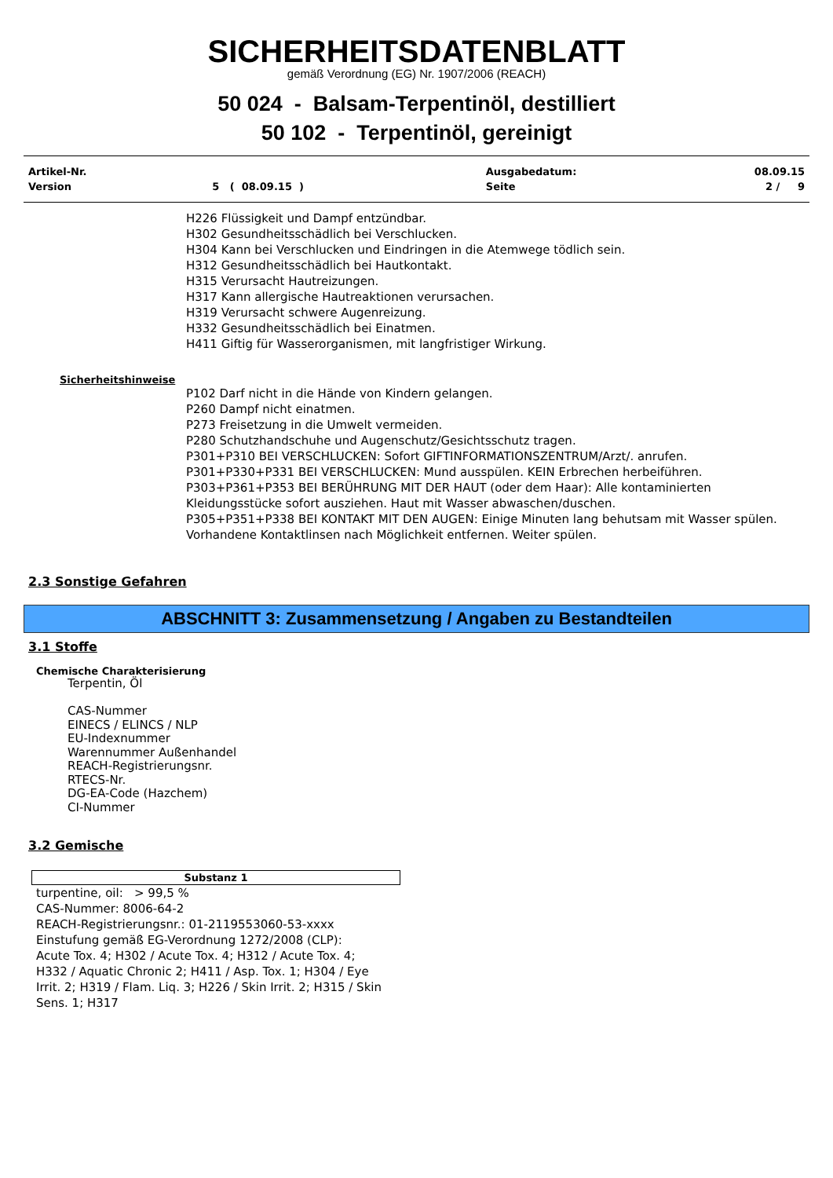SICHERHEITSDATENBLATT
gemäß Verordnung (EG) Nr. 1907/2006 (REACH)
50 024 - Balsam-Terpentinöl, destilliert
50 102 - Terpentinöl, gereinigt
| Artikel-Nr. | | Ausgabedatum: | 08.09.15 |
| Version | 5 ( 08.09.15 ) | Seite | 2 / 9 |
H226 Flüssigkeit und Dampf entzündbar.
H302 Gesundheitsschädlich bei Verschlucken.
H304 Kann bei Verschlucken und Eindringen in die Atemwege tödlich sein.
H312 Gesundheitsschädlich bei Hautkontakt.
H315 Verursacht Hautreizungen.
H317 Kann allergische Hautreaktionen verursachen.
H319 Verursacht schwere Augenreizung.
H332 Gesundheitsschädlich bei Einatmen.
H411 Giftig für Wasserorganismen, mit langfristiger Wirkung.
Sicherheitshinweise
P102 Darf nicht in die Hände von Kindern gelangen.
P260 Dampf nicht einatmen.
P273 Freisetzung in die Umwelt vermeiden.
P280 Schutzhandschuhe und Augenschutz/Gesichtsschutz tragen.
P301+P310 BEI VERSCHLUCKEN: Sofort GIFTINFORMATIONSZENTRUM/Arzt/. anrufen.
P301+P330+P331 BEI VERSCHLUCKEN: Mund ausspülen. KEIN Erbrechen herbeiführen.
P303+P361+P353 BEI BERÜHRUNG MIT DER HAUT (oder dem Haar): Alle kontaminierten Kleidungsstücke sofort ausziehen. Haut mit Wasser abwaschen/duschen.
P305+P351+P338 BEI KONTAKT MIT DEN AUGEN: Einige Minuten lang behutsam mit Wasser spülen. Vorhandene Kontaktlinsen nach Möglichkeit entfernen. Weiter spülen.
2.3 Sonstige Gefahren
ABSCHNITT 3: Zusammensetzung / Angaben zu Bestandteilen
3.1 Stoffe
Chemische Charakterisierung
Terpentin, Öl
CAS-Nummer
EINECS / ELINCS / NLP
EU-Indexnummer
Warennummer Außenhandel
REACH-Registrierungsnr.
RTECS-Nr.
DG-EA-Code (Hazchem)
CI-Nummer
3.2 Gemische
| Substanz 1 |
| --- |
turpentine, oil: > 99,5 %
CAS-Nummer: 8006-64-2
REACH-Registrierungsnr.: 01-2119553060-53-xxxx
Einstufung gemäß EG-Verordnung 1272/2008 (CLP):
Acute Tox. 4; H302 / Acute Tox. 4; H312 / Acute Tox. 4; H332 / Aquatic Chronic 2; H411 / Asp. Tox. 1; H304 / Eye Irrit. 2; H319 / Flam. Liq. 3; H226 / Skin Irrit. 2; H315 / Skin Sens. 1; H317